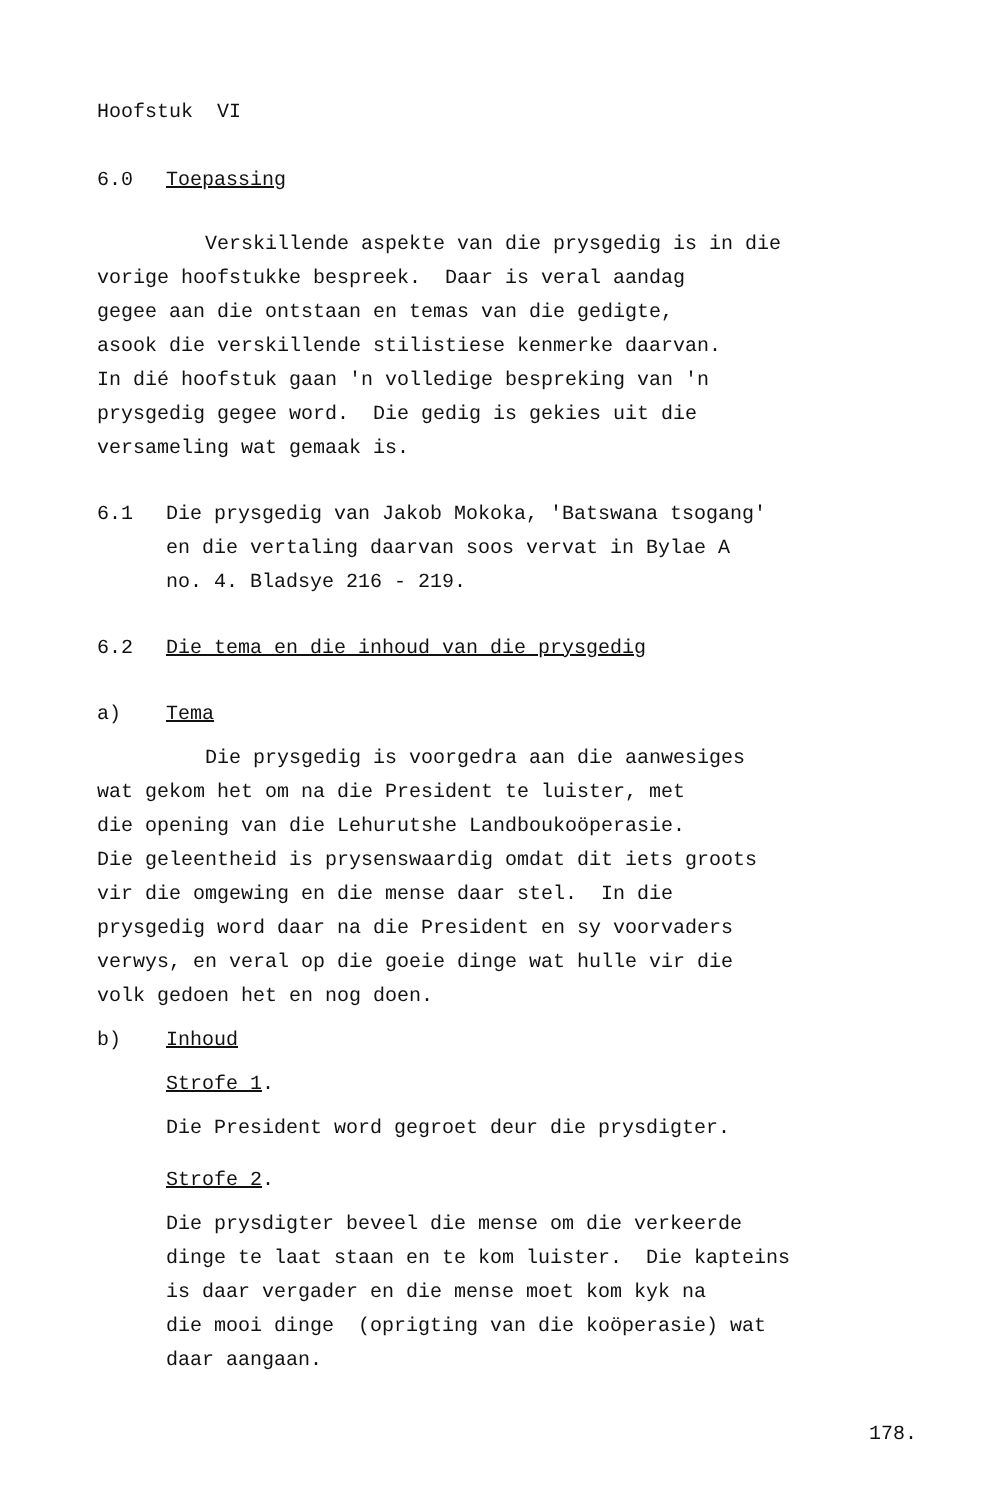Hoofstuk VI
6.0 Toepassing
Verskillende aspekte van die prysgedig is in die
vorige hoofstukke bespreek. Daar is veral aandag
gegee aan die ontstaan en temas van die gedigte,
asook die verskillende stilistiese kenmerke daarvan.
In dié hoofstuk gaan 'n volledige bespreking van 'n
prysgedig gegee word. Die gedig is gekies uit die
versameling wat gemaak is.
6.1 Die prysgedig van Jakob Mokoka, 'Batswana tsogang'
en die vertaling daarvan soos vervat in Bylae A
no. 4. Bladsye 216 - 219.
6.2 Die tema en die inhoud van die prysgedig
a) Tema
Die prysgedig is voorgedra aan die aanwesiges
wat gekom het om na die President te luister, met
die opening van die Lehurutshe Landboukoöperasie.
Die geleentheid is prysenswaardig omdat dit iets groots
vir die omgewing en die mense daar stel. In die
prysgedig word daar na die President en sy voorvaders
verwys, en veral op die goeie dinge wat hulle vir die
volk gedoen het en nog doen.
b) Inhoud
Strofe 1.
Die President word gegroet deur die prysdigter.
Strofe 2.
Die prysdigter beveel die mense om die verkeerde
dinge te laat staan en te kom luister. Die kapteins
is daar vergader en die mense moet kom kyk na
die mooi dinge (oprigting van die koöperasie) wat
daar aangaan.
178.